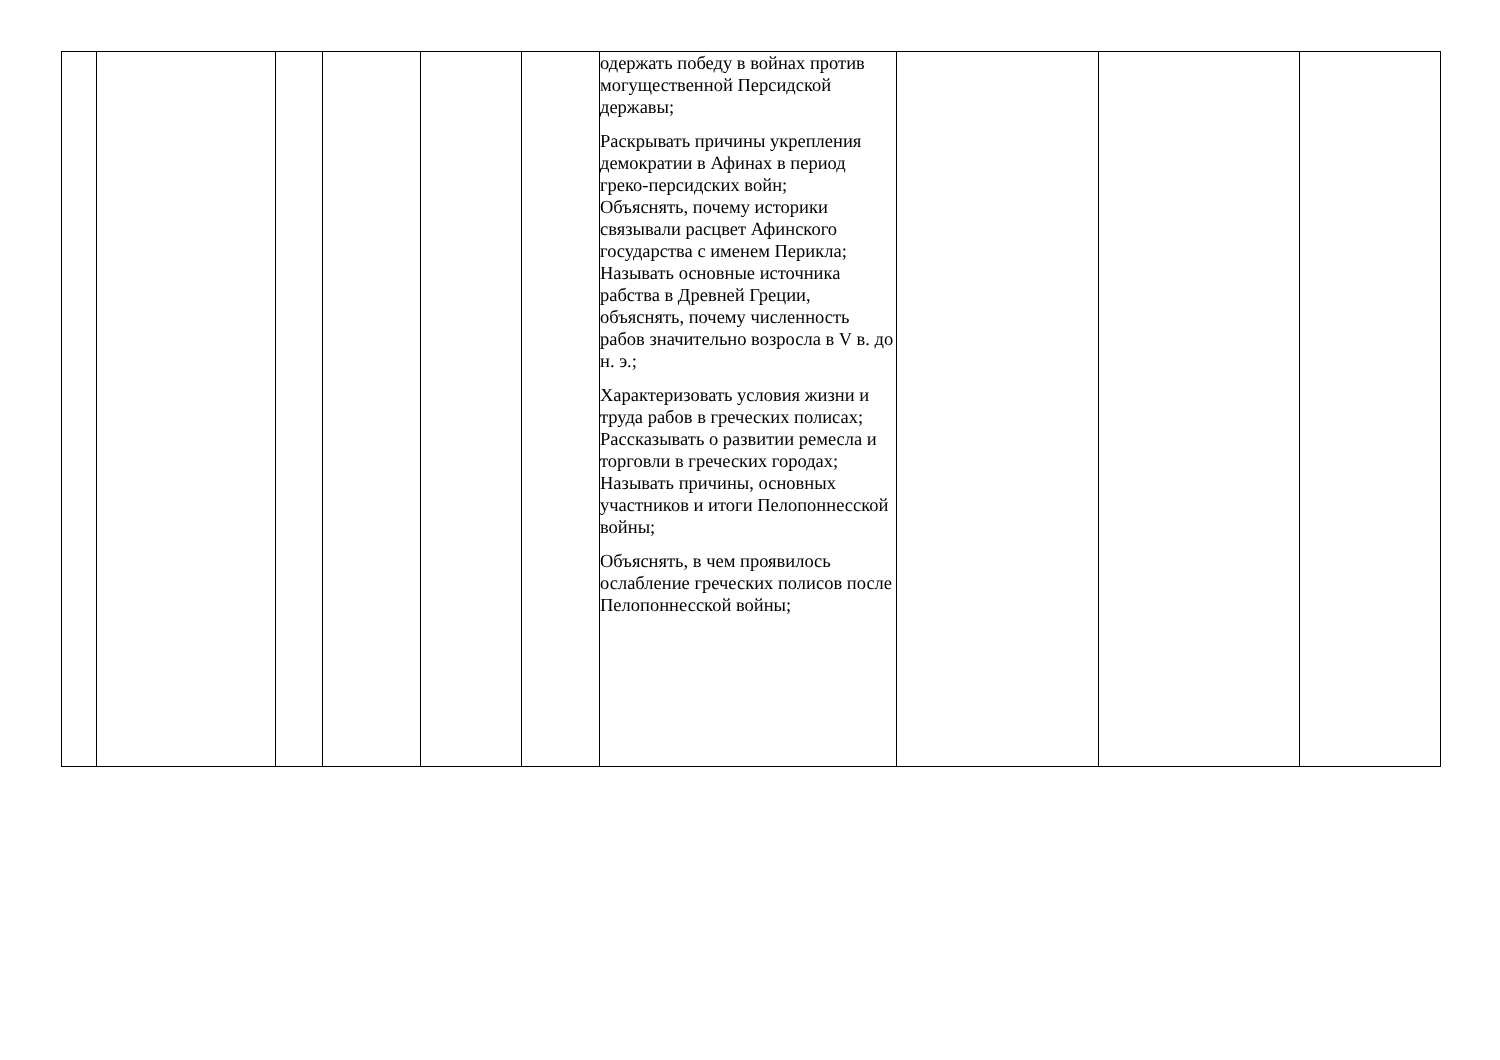| | | | | | | одержать победу в войнах против могущественной Персидской державы; Раскрывать причины укрепления демократии в Афинах в период греко-персидских войн; Объяснять, почему историки связывали расцвет Афинского государства с именем Перикла; Называть основные источника рабства в Древней Греции, объяснять, почему численность рабов значительно возросла в V в. до н. э.; Характеризовать условия жизни и труда рабов в греческих полисах; Рассказывать о развитии ремесла и торговли в греческих городах; Называть причины, основных участников и итоги Пелопоннесской войны; Объяснять, в чем проявилось ослабление греческих полисов после Пелопоннесской войны; | | | |